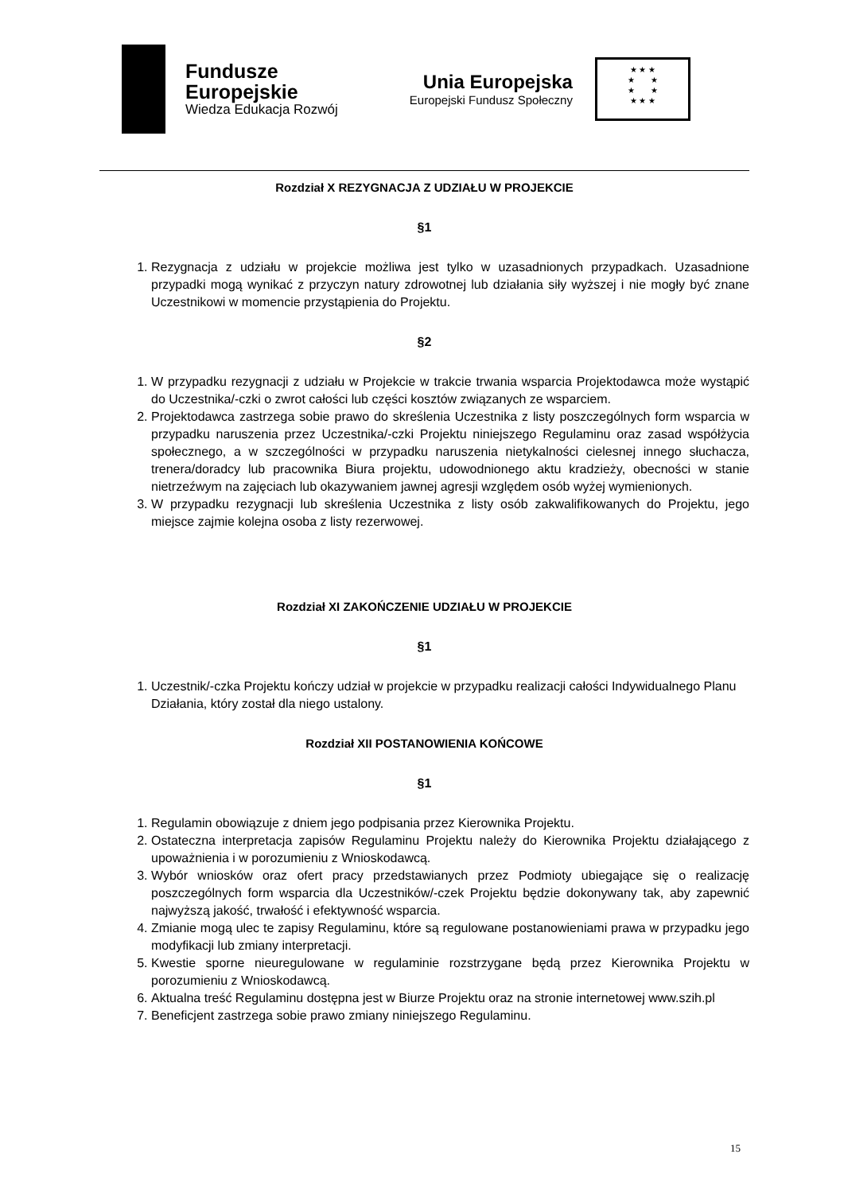Fundusze
Europejskie
Wiedza Edukacja Rozwój
Unia Europejska
Europejski Fundusz Społeczny
★ ★ ★
★ ★
★ ★
★ ★ ★
Rozdział X REZYGNACJA Z UDZIAŁU W PROJEKCIE
§1
1. Rezygnacja z udziału w projekcie możliwa jest tylko w uzasadnionych przypadkach. Uzasadnione przypadki mogą wynikać z przyczyn natury zdrowotnej lub działania siły wyższej i nie mogły być znane Uczestnikowi w momencie przystąpienia do Projektu.
§2
1. W przypadku rezygnacji z udziału w Projekcie w trakcie trwania wsparcia Projektodawca może wystąpić do Uczestnika/-czki o zwrot całości lub części kosztów związanych ze wsparciem.
2. Projektodawca zastrzega sobie prawo do skreślenia Uczestnika z listy poszczególnych form wsparcia w przypadku naruszenia przez Uczestnika/-czki Projektu niniejszego Regulaminu oraz zasad współżycia społecznego, a w szczególności w przypadku naruszenia nietykalności cielesnej innego słuchacza, trenera/doradcy lub pracownika Biura projektu, udowodnionego aktu kradzieży, obecności w stanie nietrzeźwym na zajęciach lub okazywaniem jawnej agresji względem osób wyżej wymienionych.
3. W przypadku rezygnacji lub skreślenia Uczestnika z listy osób zakwalifikowanych do Projektu, jego miejsce zajmie kolejna osoba z listy rezerwowej.
Rozdział XI ZAKOŃCZENIE UDZIAŁU W PROJEKCIE
§1
1. Uczestnik/-czka Projektu kończy udział w projekcie w przypadku realizacji całości Indywidualnego Planu Działania, który został dla niego ustalony.
Rozdział XII POSTANOWIENIA KOŃCOWE
§1
1. Regulamin obowiązuje z dniem jego podpisania przez Kierownika Projektu.
2. Ostateczna interpretacja zapisów Regulaminu Projektu należy do Kierownika Projektu działającego z upoważnienia i w porozumieniu z Wnioskodawcą.
3. Wybór wniosków oraz ofert pracy przedstawianych przez Podmioty ubiegające się o realizację poszczególnych form wsparcia dla Uczestników/-czek Projektu będzie dokonywany tak, aby zapewnić najwyższą jakość, trwałość i efektywność wsparcia.
4. Zmianie mogą ulec te zapisy Regulaminu, które są regulowane postanowieniami prawa w przypadku jego modyfikacji lub zmiany interpretacji.
5. Kwestie sporne nieuregulowane w regulaminie rozstrzygane będą przez Kierownika Projektu w porozumieniu z Wnioskodawcą.
6. Aktualna treść Regulaminu dostępna jest w Biurze Projektu oraz na stronie internetowej www.szih.pl
7. Beneficjent zastrzega sobie prawo zmiany niniejszego Regulaminu.
15